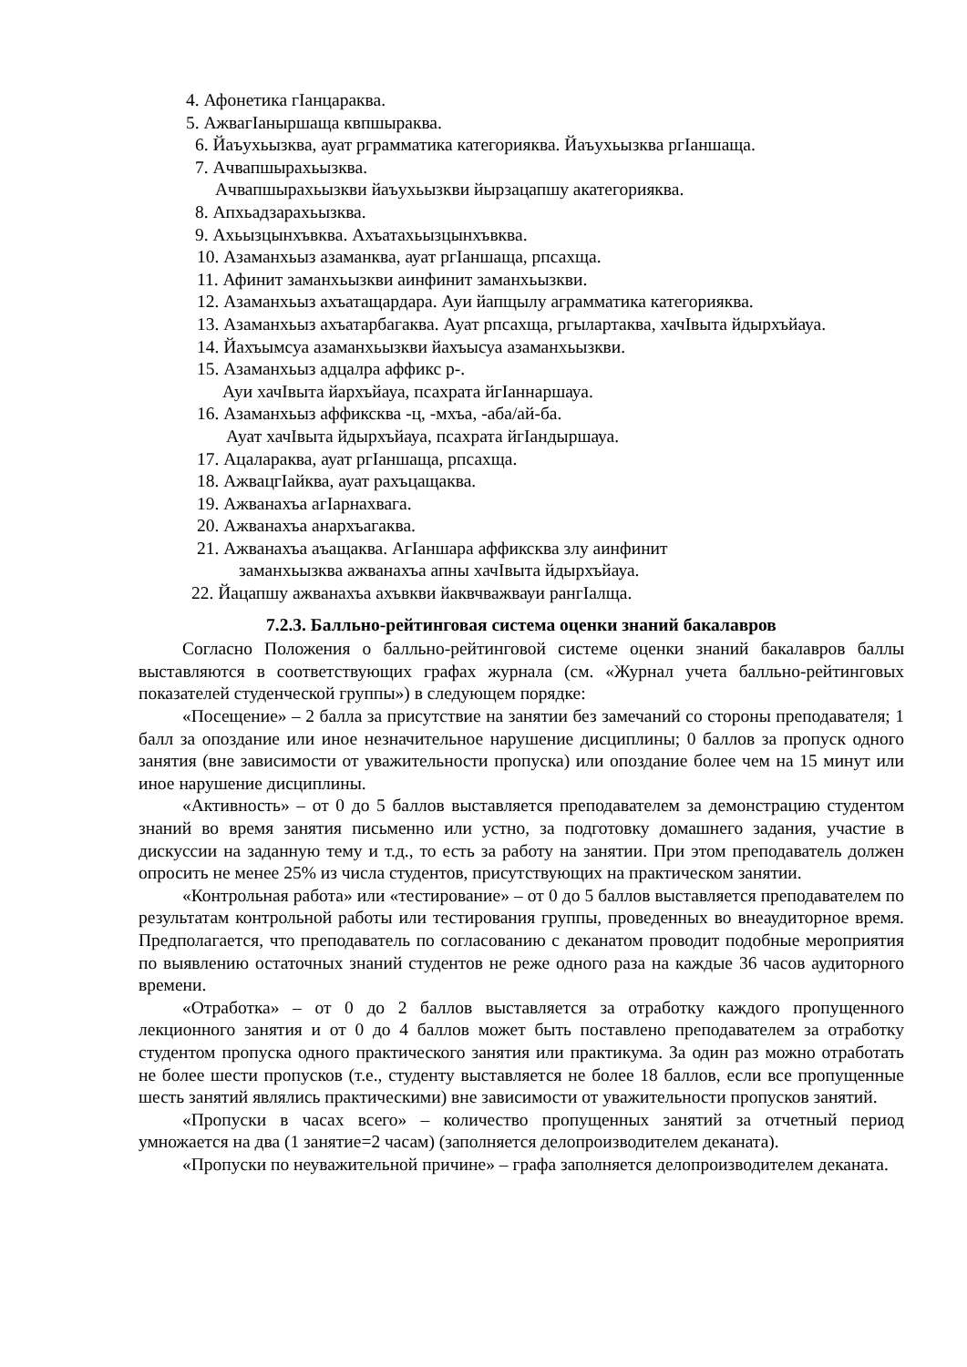4. Афонетика гIанцараква.
5. АжвагIаныршаща квпшыраква.
6. Йаъухьызква, ауат рграмматика категорияква. Йаъухьызква ргIаншаща.
7. Ачвапшырахьызква.
Ачвапшырахьызкви йаъухьызкви йырзацапшу акатегорияква.
8. Апхьадзарахьызква.
9. Ахьызцынхъвква. Ахъатахьызцынхъвква.
10. Азаманхьыз азаманква, ауат ргIаншаща, рпсахща.
11. Афинит заманхьызкви аинфинит заманхьызкви.
12. Азаманхьыз ахъатащардара. Ауи йапщылу аграмматика категорияква.
13. Азаманхьыз ахъатарбагаква. Ауат рпсахща, ргылартаква, хачIвыта йдырхъйауа.
14. Йахъымсуа азаманхьызкви йахъысуа азаманхьызкви.
15. Азаманхьыз адцалра аффикс р-.
Ауи хачIвыта йархъйауа, псахрата йгIаннаршауа.
16. Азаманхьыз аффиксква -ц, -мхъа, -аба/ай-ба.
Ауат хачIвыта йдырхъйауа, псахрата йгIандыршауа.
17. Ацалараква, ауат ргIаншаща, рпсахща.
18. АжвацгIайква, ауат рахъцащаква.
19. Ажванахъа агIарнахвага.
20. Ажванахъа анархъагаква.
21. Ажванахъа аъащаква. АгIаншара аффиксква злу аинфинит
заманхьызква ажванахъа апны хачIвыта йдырхъйауа.
22. Йацапшу ажванахъа ахъвкви йаквчважвауи рангIалща.
7.2.3. Балльно-рейтинговая система оценки знаний бакалавров
Согласно Положения о балльно-рейтинговой системе оценки знаний бакалавров баллы выставляются в соответствующих графах журнала (см. «Журнал учета балльно-рейтинговых показателей студенческой группы») в следующем порядке:
«Посещение» – 2 балла за присутствие на занятии без замечаний со стороны преподавателя; 1 балл за опоздание или иное незначительное нарушение дисциплины; 0 баллов за пропуск одного занятия (вне зависимости от уважительности пропуска) или опоздание более чем на 15 минут или иное нарушение дисциплины.
«Активность» – от 0 до 5 баллов выставляется преподавателем за демонстрацию студентом знаний во время занятия письменно или устно, за подготовку домашнего задания, участие в дискуссии на заданную тему и т.д., то есть за работу на занятии. При этом преподаватель должен опросить не менее 25% из числа студентов, присутствующих на практическом занятии.
«Контрольная работа» или «тестирование» – от 0 до 5 баллов выставляется преподавателем по результатам контрольной работы или тестирования группы, проведенных во внеаудиторное время. Предполагается, что преподаватель по согласованию с деканатом проводит подобные мероприятия по выявлению остаточных знаний студентов не реже одного раза на каждые 36 часов аудиторного времени.
«Отработка» – от 0 до 2 баллов выставляется за отработку каждого пропущенного лекционного занятия и от 0 до 4 баллов может быть поставлено преподавателем за отработку студентом пропуска одного практического занятия или практикума. За один раз можно отработать не более шести пропусков (т.е., студенту выставляется не более 18 баллов, если все пропущенные шесть занятий являлись практическими) вне зависимости от уважительности пропусков занятий.
«Пропуски в часах всего» – количество пропущенных занятий за отчетный период умножается на два (1 занятие=2 часам) (заполняется делопроизводителем деканата).
«Пропуски по неуважительной причине» – графа заполняется делопроизводителем деканата.